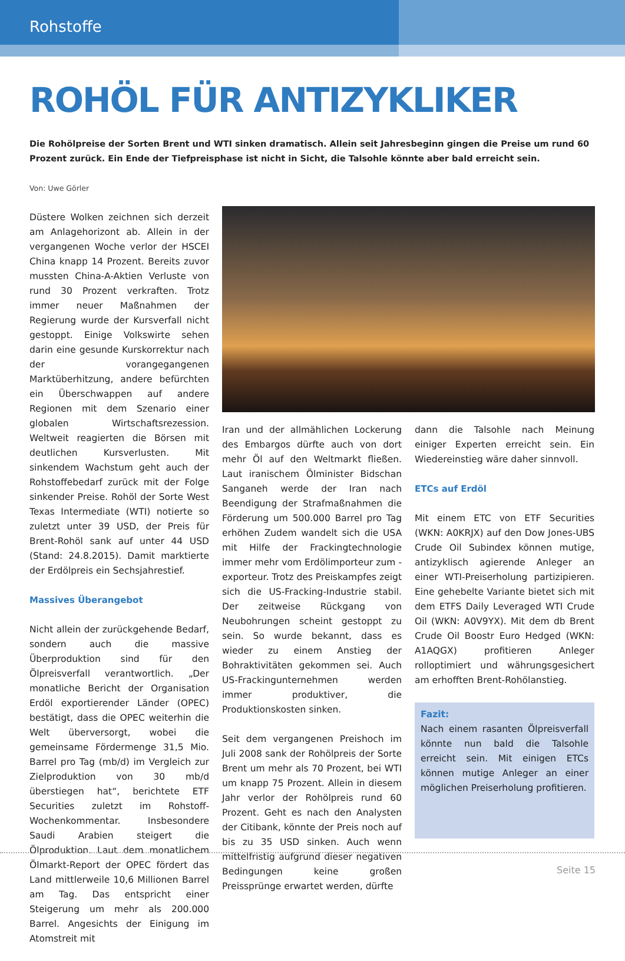Rohstoffe
ROHÖL FÜR ANTIZYKLIKER
Die Rohölpreise der Sorten Brent und WTI sinken dramatisch. Allein seit Jahresbeginn gingen die Preise um rund 60 Prozent zurück. Ein Ende der Tiefpreisphase ist nicht in Sicht, die Talsohle könnte aber bald erreicht sein.
Von: Uwe Görler
Düstere Wolken zeichnen sich derzeit am Anlagehorizont ab. Allein in der vergangenen Woche verlor der HSCEI China knapp 14 Prozent. Bereits zuvor mussten China-A-Aktien Verluste von rund 30 Prozent verkraften. Trotz immer neuer Maßnahmen der Regierung wurde der Kursverfall nicht gestoppt. Einige Volkswirte sehen darin eine gesunde Kurskorrektur nach der vorangegangenen Marktüberhitzung, andere befürchten ein Überschwappen auf andere Regionen mit dem Szenario einer globalen Wirtschaftsrezession. Weltweit reagierten die Börsen mit deutlichen Kursverlusten. Mit sinkendem Wachstum geht auch der Rohstoffebedarf zurück mit der Folge sinkender Preise. Rohöl der Sorte West Texas Intermediate (WTI) notierte so zuletzt unter 39 USD, der Preis für Brent-Rohöl sank auf unter 44 USD (Stand: 24.8.2015). Damit marktierte der Erdölpreis ein Sechsjahrestief.
Massives Überangebot
Nicht allein der zurückgehende Bedarf, sondern auch die massive Überproduktion sind für den Ölpreisverfall verantwortlich. „Der monatliche Bericht der Organisation Erdöl exportierender Länder (OPEC) bestätigt, dass die OPEC weiterhin die Welt überversorgt, wobei die gemeinsame Fördermenge 31,5 Mio. Barrel pro Tag (mb/d) im Vergleich zur Zielproduktion von 30 mb/d überstiegen hat“, berichtete ETF Securities zuletzt im Rohstoff-Wochenkommentar. Insbesondere Saudi Arabien steigert die Ölproduktion. Laut dem monatlichem Ölmarkt-Report der OPEC fördert das Land mittlerweile 10,6 Millionen Barrel am Tag. Das entspricht einer Steigerung um mehr als 200.000 Barrel. Angesichts der Einigung im Atomstreit mit
Iran und der allmählichen Lockerung des Embargos dürfte auch von dort mehr Öl auf den Weltmarkt fließen. Laut iranischem Ölminister Bidschan Sanganeh werde der Iran nach Beendigung der Strafmaßnahmen die Förderung um 500.000 Barrel pro Tag erhöhen Zudem wandelt sich die USA mit Hilfe der Frackingtechnologie immer mehr vom Erdölimporteur zum -exporteur. Trotz des Preiskampfes zeigt sich die US-Fracking-Industrie stabil. Der zeitweise Rückgang von Neubohrungen scheint gestoppt zu sein. So wurde bekannt, dass es wieder zu einem Anstieg der Bohraktivitäten gekommen sei. Auch US-Frackingunternehmen werden immer produktiver, die Produktionskosten sinken.
Seit dem vergangenen Preishoch im Juli 2008 sank der Rohölpreis der Sorte Brent um mehr als 70 Prozent, bei WTI um knapp 75 Prozent. Allein in diesem Jahr verlor der Rohölpreis rund 60 Prozent. Geht es nach den Analysten der Citibank, könnte der Preis noch auf bis zu 35 USD sinken. Auch wenn mittelfristig aufgrund dieser negativen Bedingungen keine großen Preissprünge erwartet werden, dürfte
dann die Talsohle nach Meinung einiger Experten erreicht sein. Ein Wiedereinstieg wäre daher sinnvoll.
ETCs auf Erdöl
Mit einem ETC von ETF Securities (WKN: A0KRJX) auf den Dow Jones-UBS Crude Oil Subindex können mutige, antizyklisch agierende Anleger an einer WTI-Preiserholung partizipieren. Eine gehebelte Variante bietet sich mit dem ETFS Daily Leveraged WTI Crude Oil (WKN: A0V9YX). Mit dem db Brent Crude Oil Boostr Euro Hedged (WKN: A1AQGX) profitieren Anleger rolloptimiert und währungsgesichert am erhofften Brent-Rohölanstieg.
Fazit:
Nach einem rasanten Ölpreisverfall könnte nun bald die Talsohle erreicht sein. Mit einigen ETCs können mutige Anleger an einer möglichen Preiserholung profitieren.
Seite 15